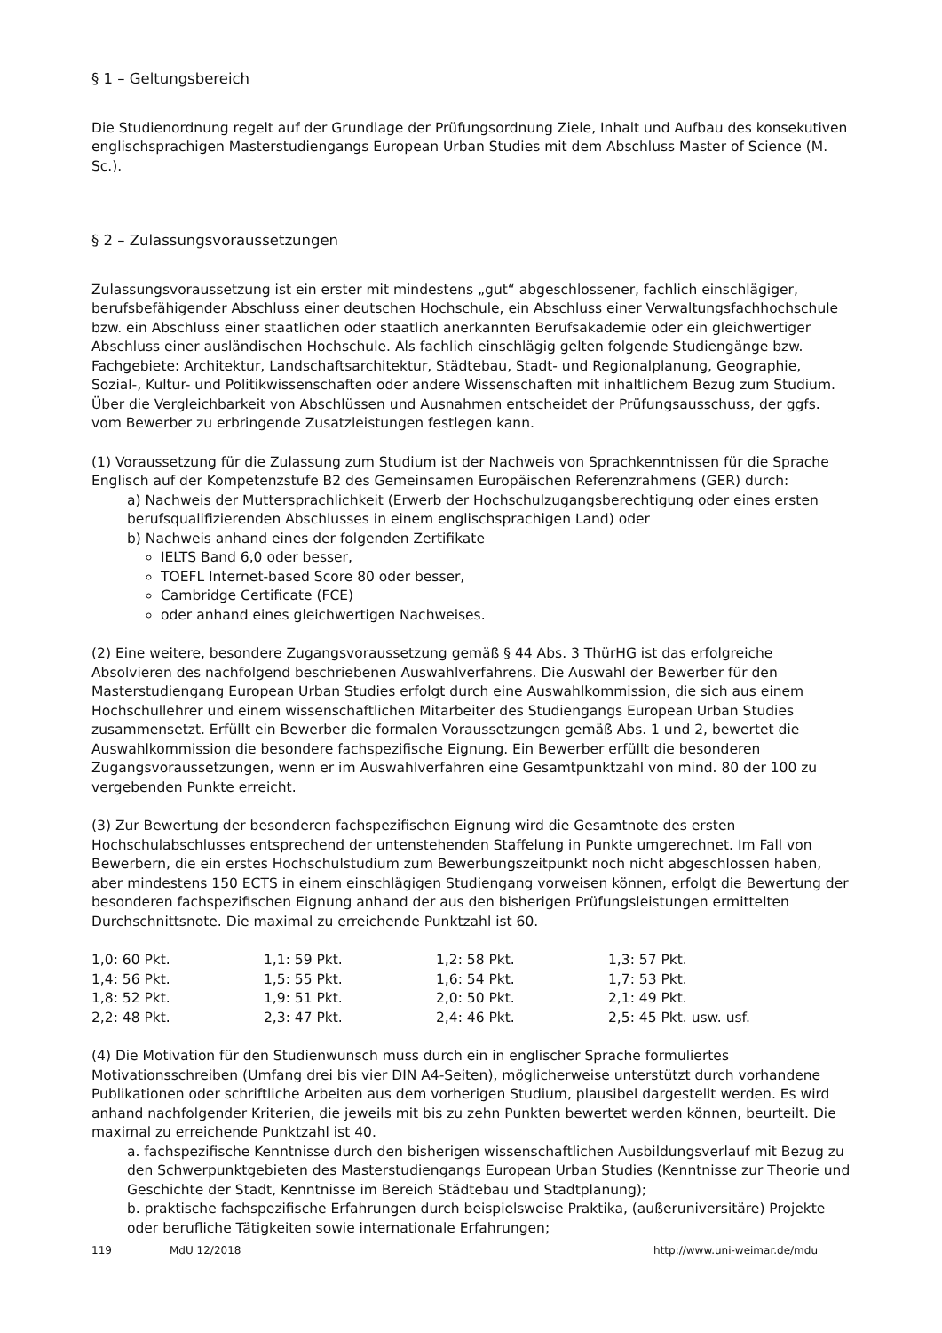§ 1 – Geltungsbereich
Die Studienordnung regelt auf der Grundlage der Prüfungsordnung Ziele, Inhalt und Aufbau des konsekutiven englischsprachigen Masterstudiengangs European Urban Studies mit dem Abschluss Master of Science (M. Sc.).
§ 2 – Zulassungsvoraussetzungen
Zulassungsvoraussetzung ist ein erster mit mindestens „gut“ abgeschlossener, fachlich einschlägiger, berufsbefähigender Abschluss einer deutschen Hochschule, ein Abschluss einer Verwaltungsfachhochschule bzw. ein Abschluss einer staatlichen oder staatlich anerkannten Berufsakademie oder ein gleichwertiger Abschluss einer ausländischen Hochschule. Als fachlich einschlägig gelten folgende Studiengänge bzw. Fachgebiete: Architektur, Landschaftsarchitektur, Städtebau, Stadt- und Regionalplanung, Geographie, Sozial-, Kultur- und Politikwissenschaften oder andere Wissenschaften mit inhaltlichem Bezug zum Studium.
Über die Vergleichbarkeit von Abschlüssen und Ausnahmen entscheidet der Prüfungsausschuss, der ggfs. vom Bewerber zu erbringende Zusatzleistungen festlegen kann.
(1) Voraussetzung für die Zulassung zum Studium ist der Nachweis von Sprachkenntnissen für die Sprache Englisch auf der Kompetenzstufe B2 des Gemeinsamen Europäischen Referenzrahmens (GER) durch:
a) Nachweis der Muttersprachlichkeit (Erwerb der Hochschulzugangsberechtigung oder eines ersten berufsqualifizierenden Abschlusses in einem englischsprachigen Land) oder
b) Nachweis anhand eines der folgenden Zertifikate
IELTS Band 6,0 oder besser,
TOEFL Internet-based Score 80 oder besser,
Cambridge Certificate (FCE)
oder anhand eines gleichwertigen Nachweises.
(2) Eine weitere, besondere Zugangsvoraussetzung gemäß § 44 Abs. 3 ThürHG ist das erfolgreiche Absolvieren des nachfolgend beschriebenen Auswahlverfahrens. Die Auswahl der Bewerber für den Masterstudiengang European Urban Studies erfolgt durch eine Auswahlkommission, die sich aus einem Hochschullehrer und einem wissenschaftlichen Mitarbeiter des Studiengangs European Urban Studies zusammensetzt. Erfüllt ein Bewerber die formalen Voraussetzungen gemäß Abs. 1 und 2, bewertet die Auswahlkommission die besondere fachspezifische Eignung. Ein Bewerber erfüllt die besonderen Zugangsvoraussetzungen, wenn er im Auswahlverfahren eine Gesamtpunktzahl von mind. 80 der 100 zu vergebenden Punkte erreicht.
(3) Zur Bewertung der besonderen fachspezifischen Eignung wird die Gesamtnote des ersten Hochschulabschlusses entsprechend der untenstehenden Staffelung in Punkte umgerechnet. Im Fall von Bewerbern, die ein erstes Hochschulstudium zum Bewerbungszeitpunkt noch nicht abgeschlossen haben, aber mindestens 150 ECTS in einem einschlägigen Studiengang vorweisen können, erfolgt die Bewertung der besonderen fachspezifischen Eignung anhand der aus den bisherigen Prüfungsleistungen ermittelten Durchschnittsnote. Die maximal zu erreichende Punktzahl ist 60.
| 1,0: 60 Pkt. | 1,1: 59 Pkt. | 1,2: 58 Pkt. | 1,3: 57 Pkt. |
| 1,4: 56 Pkt. | 1,5: 55 Pkt. | 1,6: 54 Pkt. | 1,7: 53 Pkt. |
| 1,8: 52 Pkt. | 1,9: 51 Pkt. | 2,0: 50 Pkt. | 2,1: 49 Pkt. |
| 2,2: 48 Pkt. | 2,3: 47 Pkt. | 2,4: 46 Pkt. | 2,5: 45 Pkt. usw. usf. |
(4) Die Motivation für den Studienwunsch muss durch ein in englischer Sprache formuliertes Motivationsschreiben (Umfang drei bis vier DIN A4-Seiten), möglicherweise unterstützt durch vorhandene Publikationen oder schriftliche Arbeiten aus dem vorherigen Studium, plausibel dargestellt werden. Es wird anhand nachfolgender Kriterien, die jeweils mit bis zu zehn Punkten bewertet werden können, beurteilt. Die maximal zu erreichende Punktzahl ist 40.
a. fachspezifische Kenntnisse durch den bisherigen wissenschaftlichen Ausbildungsverlauf mit Bezug zu den Schwerpunktgebieten des Masterstudiengangs European Urban Studies (Kenntnisse zur Theorie und Geschichte der Stadt, Kenntnisse im Bereich Städtebau und Stadtplanung);
b. praktische fachspezifische Erfahrungen durch beispielsweise Praktika, (außeruniversitäre) Projekte oder berufliche Tätigkeiten sowie internationale Erfahrungen;
119 MdU 12/2018 http://www.uni-weimar.de/mdu